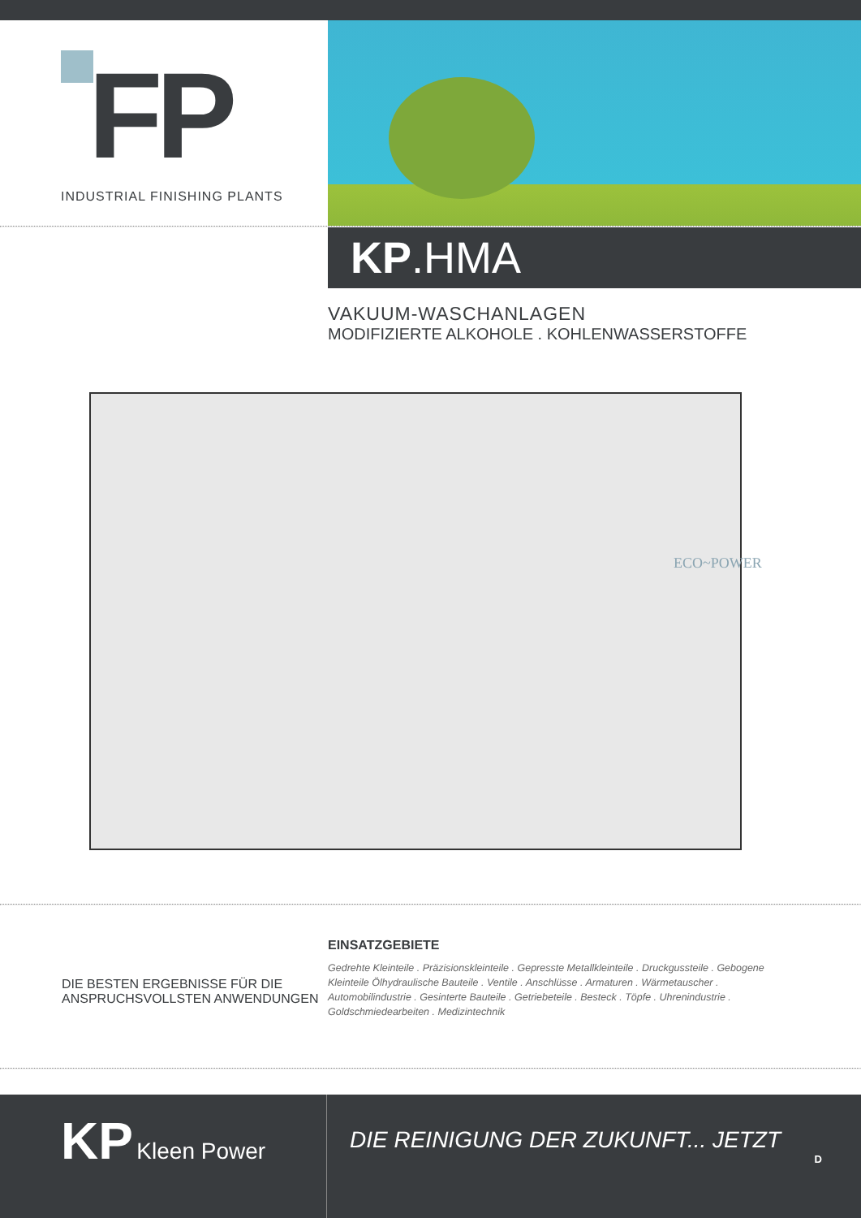FP
INDUSTRIAL FINISHING PLANTS
KP.HMA
VAKUUM-WASCHANLAGEN
MODIFIZIERTE ALKOHOLE . KOHLENWASSERSTOFFE
ECO~POWER
DIE BESTEN ERGEBNISSE FÜR DIE ANSPRUCHSVOLLSTEN ANWENDUNGEN
EINSATZGEBIETE
Gedrehte Kleinteile . Präzisionskleinteile . Gepresste Metallkleinteile . Druckgussteile . Gebogene Kleinteile Ölhydraulische Bauteile . Ventile . Anschlüsse . Armaturen . Wärmetauscher . Automobilindustrie . Gesinterte Bauteile . Getriebeteile . Besteck . Töpfe . Uhrenindustrie . Goldschmiedearbeiten . Medizintechnik
KP Kleen Power
DIE REINIGUNG DER ZUKUNFT... JETZT
D